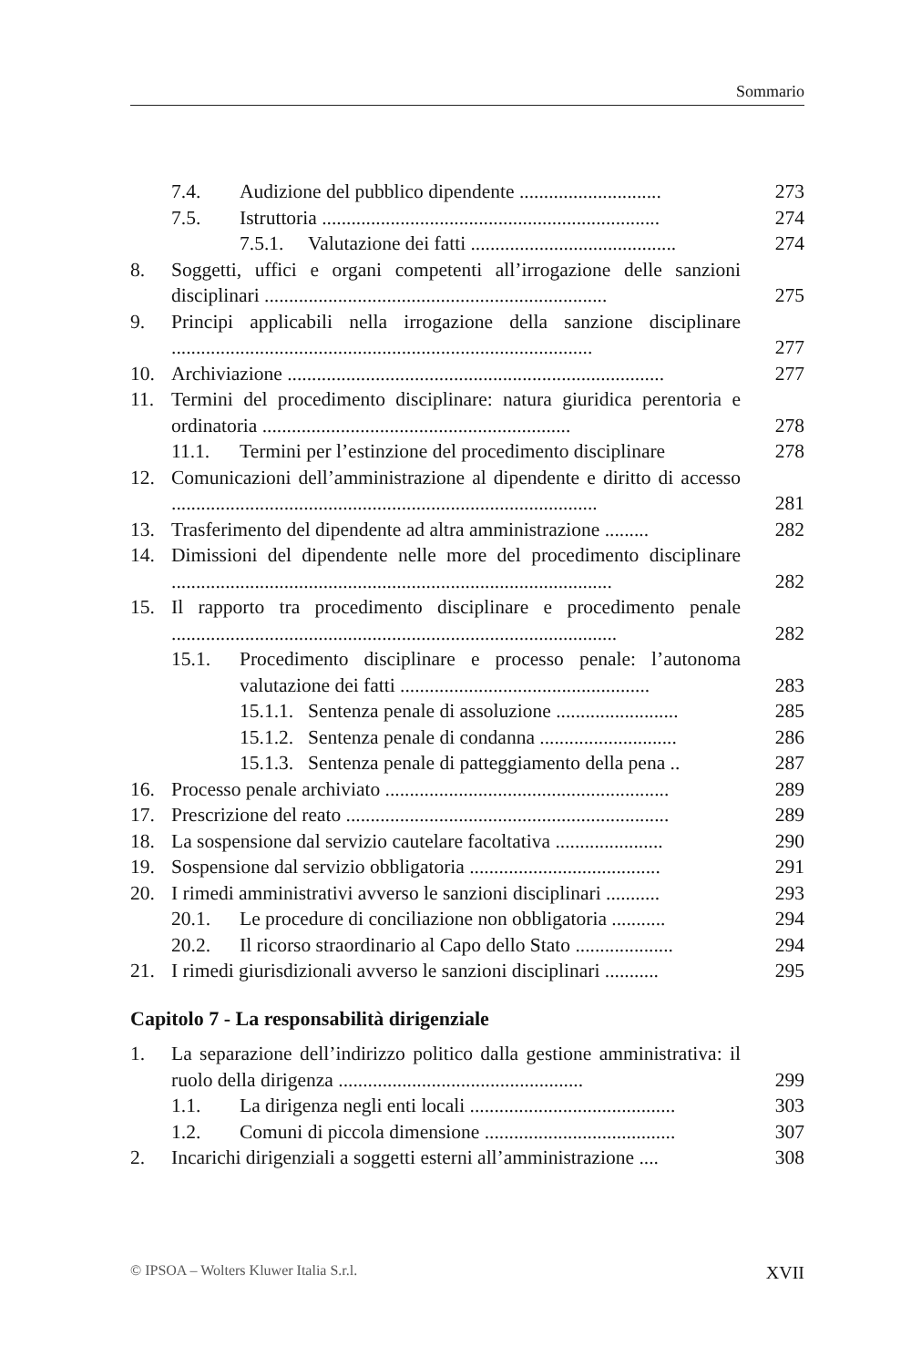Sommario
7.4. Audizione del pubblico dipendente ............................. 273
7.5. Istruttoria ..................................................................... 274
7.5.1. Valutazione dei fatti .......................................... 274
8. Soggetti, uffici e organi competenti all’irrogazione delle sanzioni disciplinari ...................................................................... 275
9. Principi applicabili nella irrogazione della sanzione disciplinare ...................................................................................... 277
10. Archiviazione ............................................................................. 277
11. Termini del procedimento disciplinare: natura giuridica perentoria e ordinatoria ............................................................... 278
11.1. Termini per l’estinzione del procedimento disciplinare 278
12. Comunicazioni dell’amministrazione al dipendente e diritto di accesso ....................................................................................... 281
13. Trasferimento del dipendente ad altra amministrazione ......... 282
14. Dimissioni del dipendente nelle more del procedimento disciplinare .......................................................................................... 282
15. Il rapporto tra procedimento disciplinare e procedimento penale ........................................................................................... 282
15.1. Procedimento disciplinare e processo penale: l’autonoma valutazione dei fatti ................................................... 283
15.1.1. Sentenza penale di assoluzione ......................... 285
15.1.2. Sentenza penale di condanna ............................ 286
15.1.3. Sentenza penale di patteggiamento della pena .. 287
16. Processo penale archiviato .......................................................... 289
17. Prescrizione del reato .................................................................. 289
18. La sospensione dal servizio cautelare facoltativa ...................... 290
19. Sospensione dal servizio obbligatoria ....................................... 291
20. I rimedi amministrativi avverso le sanzioni disciplinari ........... 293
20.1. Le procedure di conciliazione non obbligatoria ........... 294
20.2. Il ricorso straordinario al Capo dello Stato .................... 294
21. I rimedi giurisdizionali avverso le sanzioni disciplinari ........... 295
Capitolo 7 - La responsabilità dirigenziale
1. La separazione dell’indirizzo politico dalla gestione amministrativa: il ruolo della dirigenza .................................................. 299
1.1. La dirigenza negli enti locali .......................................... 303
1.2. Comuni di piccola dimensione ....................................... 307
2. Incarichi dirigenziali a soggetti esterni all’amministrazione .... 308
© IPSOA – Wolters Kluwer Italia S.r.l. XVII